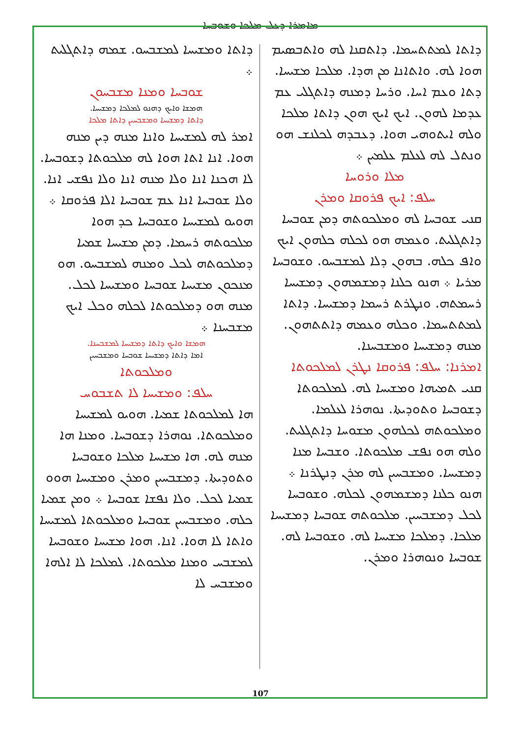ܡܐܡܪܐ ܕܥܠ ܡܠܟܐ ܘܫܘܒܚܐ
ܕܐܬܐ ܠܡܬܬܚܡܐ. ܕܐܬܩܢܐ ܠܗ ܘܐܬܒܣܝܡ ܗܘܐ ܠܗ. ܘܐܬܐܢܐ ܡܢ ܗܕܐ. ܡܠܟܐ ܡܫܝܚܐ. ܕܬܐ ܘܥܡ ܐܚܐ. ܘܪܚܐ ܕܡܢܗ ܕܐܬܓܠܝ ܥܡ ܥܕܡܐ ܠܗܘܢ. ܐܝܟ ܐܝܟ ܗܘܢ ܕܐܬܐ ܡܠܟܐ ܘܠܗ ܐܝܬܘܗܝ ܗܘܐ. ܕܥܒܕܗ ܠܟܠܢܫ ܗܘ ܘܢܬܠ ܠܗ ܠܥܠܡ ܥܠܡܝܢ ܀
ܡܠܐ ܘܪܘܚܐ
ܚܠܦ: ܐܝܟ ܦܪܘܩܐ ܘܡܪܢ
ܩܢܝ ܫܘܒܚܐ ܠܗ ܘܡܠܟܘܬܗ ܕܡܢ ܫܘܒܚܐ ܕܐܬܓܠܝܬ. ܘܥܡܗ ܗܘ ܠܟܠܗ ܟܠܗܘܢ ܐܝܟ ܘܐܦ ܟܠܗ. ܒܗܘܢ ܕܠܐ ܠܡܫܒܚܘ. ܘܫܘܒܚܐ ܡܪܝܐ ܀ ܗܢܘ ܟܠܢܐ ܕܡܫܡܗܘܢ ܕܡܫܝܚܐ ܪܚܡܬܗ. ܘܢܛܪܬ ܪܚܡܐ ܕܡܫܝܚܐ. ܕܐܬܐ ܠܡܬܬܚܡܐ. ܘܟܠܗ ܘܥܡܗ ܕܐܬܬܗܘܢ. ܡܢܗ ܕܡܫܝܚܐ ܘܡܫܒܚܢܐ.
ܐܡܪܢܐ: ܚܠܦ: ܦܪܘܩܐ ܢܛܪܢ ܠܡܠܟܘܬܐ
ܩܢܝ ܬܡܝܗܐ ܘܡܫܝܚܐ ܠܗ. ܠܡܠܟܘܬܐ ܕܫܘܒܚܐ ܘܬܘܕܝܬܐ. ܢܘܗܪܐ ܠܥܠܡܐ. ܘܡܠܟܘܬܗ ܠܟܠܗܘܢ ܡܫܘܚܐ ܕܐܬܓܠܝܬ. ܘܠܗ ܗܘ ܢܦܫ ܡܠܟܘܬܐ. ܘܫܒܚܐ ܡܢܐ ܕܡܫܝܚܐ. ܘܡܫܒܚܝܢ ܠܗ ܡܪܢ ܕܢܛܪܢܐ ܀ ܗܢܘ ܟܠܢܐ ܕܡܫܡܗܘܢ ܠܟܠܗ. ܘܫܘܒܚܐ ܠܟܠ ܕܡܫܒܚܝܢ. ܡܠܟܘܬܗ ܫܘܒܚܐ ܕܡܫܝܚܐ ܡܠܟܐ. ܕܡܠܟܐ ܡܫܝܚܐ ܠܗ. ܘܫܘܒܚܐ ܠܗ. ܫܘܒܚܐ ܘܢܘܗܪܐ ܘܡܪܢ.
ܕܐܬܐ ܘܡܫܝܚܐ ܠܡܫܒܚܘ. ܫܡܗ ܕܐܬܓܠܝܬ ܀
ܫܘܒܚܐ ܘܡܢܐ ܡܫܒܚܘܢ
ܗܡܫܐ ܘܐܝܟ ܕܗܢܘ ܠܡܠܟܐ ܕܡܫܝܚܐ.
ܕܐܬܐ ܕܡܫܝܚܐ ܘܡܫܒܚܝܢ ܕܐܬܐ ܡܠܟܐ
ܐܡܪ ܠܗ ܠܡܫܝܚܐ ܘܐܢܐ ܡܢܗ ܕܝܢ ܡܢܗ ܗܘܐ. ܐܢܐ ܐܬܐ ܗܘܐ ܠܗ ܡܠܟܘܬܐ ܕܫܘܒܚܐ. ܠܐ ܗܟܢܐ ܐܢܐ ܘܠܐ ܡܢܗ ܐܢܐ ܘܠܐ ܢܦܫܝ ܐܢܐ. ܘܠܐ ܫܘܒܚܐ ܐܢܐ ܥܡ ܫܘܒܚܐ ܐܠܐ ܦܪܘܩܐ ܀ ܗܘܝܘ ܠܡܫܝܚܐ ܘܫܘܒܚܐ ܟܕ ܗܘܐ ܡܠܟܘܬܗ ܪܚܡܐ. ܕܡܢ ܡܫܝܚܐ ܫܡܝܐ ܕܡܠܟܘܬܗ ܠܟܠ ܘܡܢܗ ܠܡܫܒܚܘ. ܗܘ ܡܢܟܘܢ ܡܫܝܚܐ ܫܘܒܚܐ ܘܡܫܝܚܐ ܠܟܠ. ܡܢܗ ܗܘ ܕܡܠܟܘܬܐ ܠܟܠܗ ܘܟܠ ܐܝܟ ܡܫܒܚܢܐ ܀
ܗܡܫܐ ܘܐܝܟ ܕܐܬܐ ܕܡܫܝܚܐ ܠܡܫܒܚܢܐ.
ܐܡܐ ܕܐܬܐ ܕܡܫܝܚܐ ܫܘܒܚܐ ܘܡܫܒܚܝܢ
ܘܡܠܟܘܬܐ
ܚܠܦ: ܘܡܫܝܚܐ ܠܐ ܬܫܒܘܚ
ܗܐ ܠܡܠܟܘܬܐ ܫܡܝܐ. ܗܘܝܘ ܠܡܫܝܚܐ ܘܡܠܟܘܬܐ. ܢܘܗܪܐ ܕܫܘܒܚܐ. ܘܡܢܐ ܗܐ ܡܢܗ ܠܗ. ܗܐ ܡܫܝܚܐ ܡܠܟܐ ܘܫܘܒܚܐ ܘܬܘܕܝܬܐ. ܕܡܫܒܚܝܢ ܘܡܪܢ ܘܡܫܝܚܐ ܗܘܘ ܫܡܝܐ ܠܟܠ. ܘܠܐ ܢܦܫܐ ܫܘܒܚܐ ܀ ܘܡܢ ܫܡܝܐ ܟܠܗ. ܘܡܫܒܚܝܢ ܫܘܒܚܐ ܘܡܠܟܘܬܐ ܠܡܫܝܚܐ ܘܐܬܐ ܠܐ ܗܘܐ. ܐܢܐ. ܗܘܐ ܡܫܝܚܐ ܘܫܘܒܚܐ ܠܡܫܒܚ ܘܡܢܐ ܡܠܟܘܬܐ. ܠܡܠܟܐ ܠܐ ܐܠܗܐ ܘܡܫܒܚ ܠܐ
107